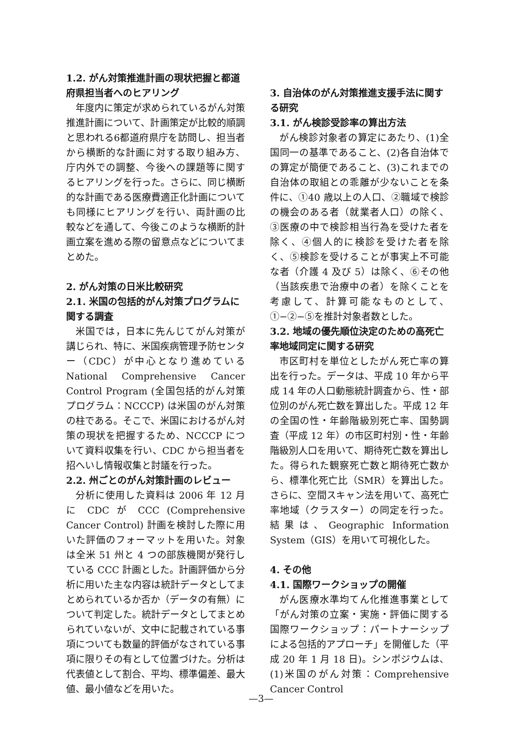1.2. がん対策推進計画の現状把握と都道府県担当者へのヒアリング
年度内に策定が求められているがん対策推進計画について、計画策定が比較的順調と思われる6都道府県庁を訪問し、担当者から横断的な計画に対する取り組み方、庁内外での調整、今後への課題等に関するヒアリングを行った。さらに、同じ横断的な計画である医療費適正化計画についても同様にヒアリングを行い、両計画の比較などを通して、今後このような横断的計画立案を進める際の留意点などについてまとめた。
2. がん対策の日米比較研究
2.1. 米国の包括的がん対策プログラムに関する調査
米国では，日本に先んじてがん対策が講じられ、特に、米国疾病管理予防センター（CDC）が中心となり進めている National Comprehensive Cancer Control Program (全国包括的がん対策プログラム：NCCCP) は米国のがん対策の柱である。そこで、米国におけるがん対策の現状を把握するため、NCCCP について資料収集を行い、CDC から担当者を招へいし情報収集と討議を行った。
2.2. 州ごとのがん対策計画のレビュー
分析に使用した資料は 2006 年 12 月に CDC が CCC (Comprehensive Cancer Control) 計画を検討した際に用いた評価のフォーマットを用いた。対象は全米 51 州と 4 つの部族機関が発行している CCC 計画とした。計画評価から分析に用いた主な内容は統計データとしてまとめられているか否か（データの有無）について判定した。統計データとしてまとめられていないが、文中に記載されている事項についても数量的評価がなされている事項に限りその有として位置づけた。分析は代表値として割合、平均、標準偏差、最大値、最小値などを用いた。
3. 自治体のがん対策推進支援手法に関する研究
3.1. がん検診受診率の算出方法
がん検診対象者の算定にあたり、(1)全国同一の基準であること、(2)各自治体での算定が簡便であること、(3)これまでの自治体の取組との乖離が少ないことを条件に、①40 歳以上の人口、②職域で検診の機会のある者（就業者人口）の除く、③医療の中で検診相当行為を受けた者を除く、④個人的に検診を受けた者を除く、⑤検診を受けることが事実上不可能な者（介護 4 及び 5）は除く、⑥その他（当該疾患で治療中の者）を除くことを考慮して、計算可能なものとして、①−②−⑤を推計対象者数とした。
3.2. 地域の優先順位決定のための高死亡率地域同定に関する研究
市区町村を単位としたがん死亡率の算出を行った。データは、平成 10 年から平成 14 年の人口動態統計調査から、性・部位別のがん死亡数を算出した。平成 12 年の全国の性・年齢階級別死亡率、国勢調査（平成 12 年）の市区町村別・性・年齢階級別人口を用いて、期待死亡数を算出した。得られた観察死亡数と期待死亡数から、標準化死亡比（SMR）を算出した。さらに、空間スキャン法を用いて、高死亡率地域（クラスター）の同定を行った。結果は、Geographic Information System（GIS）を用いて可視化した。
4. その他
4.1. 国際ワークショップの開催
がん医療水準均てん化推進事業として「がん対策の立案・実施・評価に関する国際ワークショップ：パートナーシップによる包括的アプローチ」を開催した（平成 20 年 1 月 18 日)。シンポジウムは、(1)米国のがん対策：Comprehensive Cancer Control
—3—